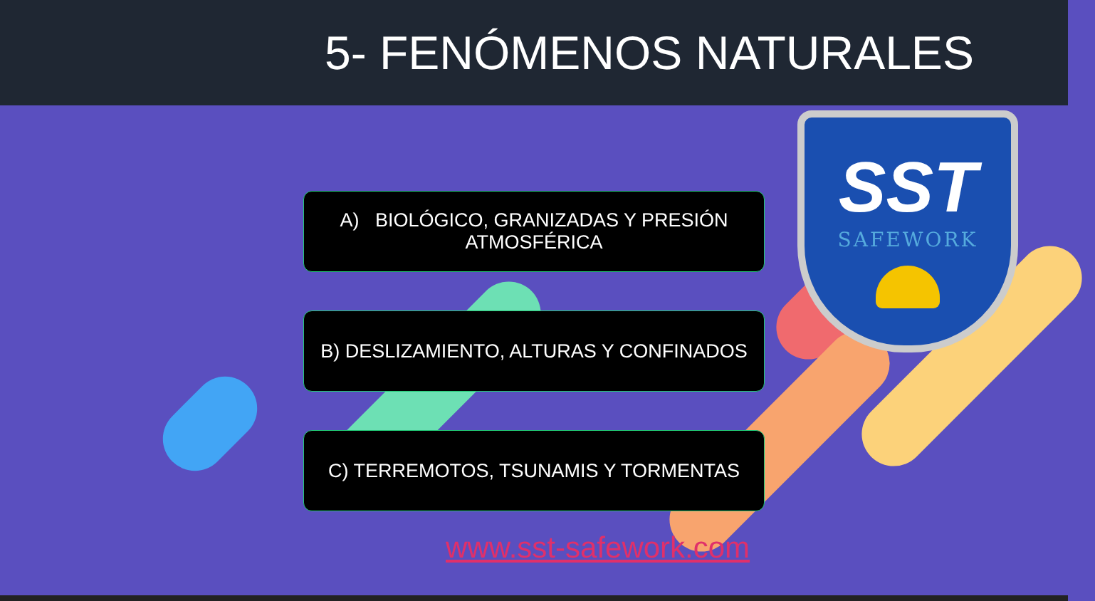5- FENÓMENOS NATURALES
A) BIOLÓGICO, GRANIZADAS Y PRESIÓN
ATMOSFÉRICA
B) DESLIZAMIENTO, ALTURAS Y CONFINADOS
C) TERREMOTOS, TSUNAMIS Y TORMENTAS
SST
SAFEWORK
www.sst-safework.com